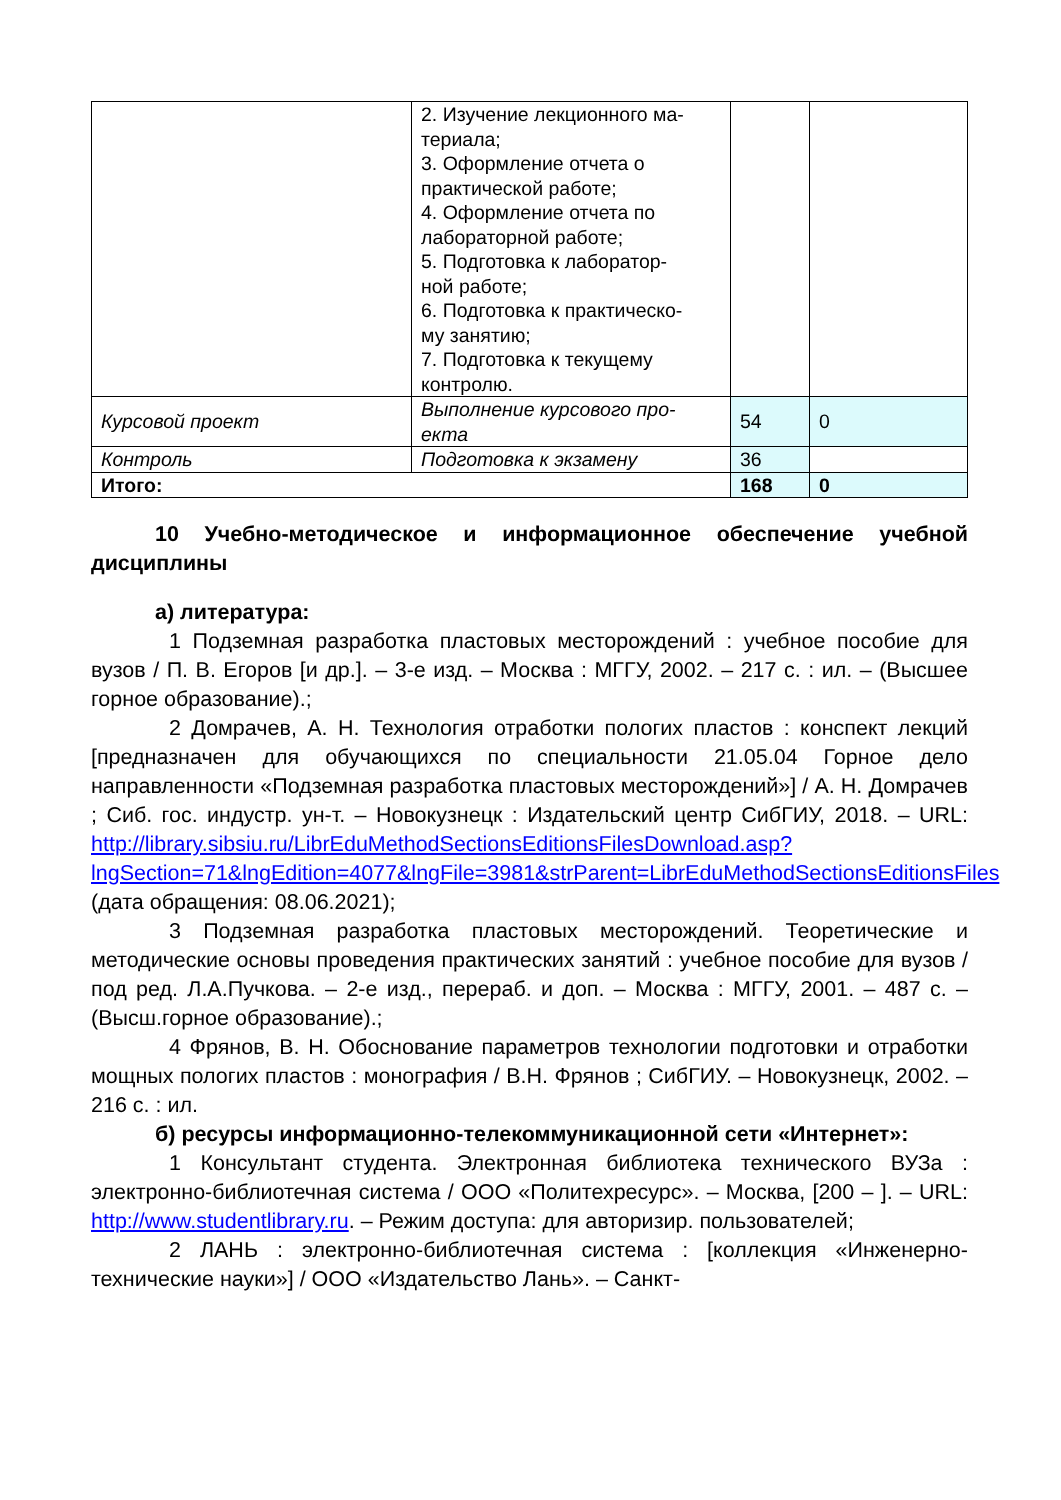| | 2. Изучение лекционного ма- териала; 3. Оформление отчета о практической работе; 4. Оформление отчета по лабораторной работе; 5. Подготовка к лаборатор- ной работе; 6. Подготовка к практическо- му занятию; 7. Подготовка к текущему контролю. | | |
| Курсовой проект | Выполнение курсового про- екта | 54 | 0 |
| Контроль | Подготовка к экзамену | 36 | |
| Итого: | | 168 | 0 |
10 Учебно-методическое и информационное обеспечение учебной дисциплины
а) литература:
1 Подземная разработка пластовых месторождений : учебное пособие для вузов / П. В. Егоров [и др.]. – 3-е изд. – Москва : МГГУ, 2002. – 217 с. : ил. – (Высшее горное образование).;
2 Домрачев, А. Н. Технология отработки пологих пластов : конспект лекций [предназначен для обучающихся по специальности 21.05.04 Горное дело направленности «Подземная разработка пластовых месторождений»] / А. Н. Домрачев ; Сиб. гос. индустр. ун-т. – Новокузнецк : Издательский центр СибГИУ, 2018. – URL: http://library.sibsiu.ru/LibrEduMethodSectionsEditionsFilesDownload.asp?lngSection=71&lngEdition=4077&lngFile=3981&strParent=LibrEduMethodSectionsEditionsFiles (дата обращения: 08.06.2021);
3 Подземная разработка пластовых месторождений. Теоретические и методические основы проведения практических занятий : учебное пособие для вузов / под ред. Л.А.Пучкова. – 2-е изд., перераб. и доп. – Москва : МГГУ, 2001. – 487 с. – (Высш.горное образование).;
4 Фрянов, В. Н. Обоснование параметров технологии подготовки и отработки мощных пологих пластов : монография / В.Н. Фрянов ; СибГИУ. – Новокузнецк, 2002. – 216 с. : ил.
б) ресурсы информационно-телекоммуникационной сети «Интернет»:
1 Консультант студента. Электронная библиотека технического ВУЗа : электронно-библиотечная система / ООО «Политехресурс». – Москва, [200 – ]. – URL: http://www.studentlibrary.ru. – Режим доступа: для авторизир. пользователей;
2 ЛАНЬ : электронно-библиотечная система : [коллекция «Инженерно-технические науки»] / ООО «Издательство Лань». – Санкт-